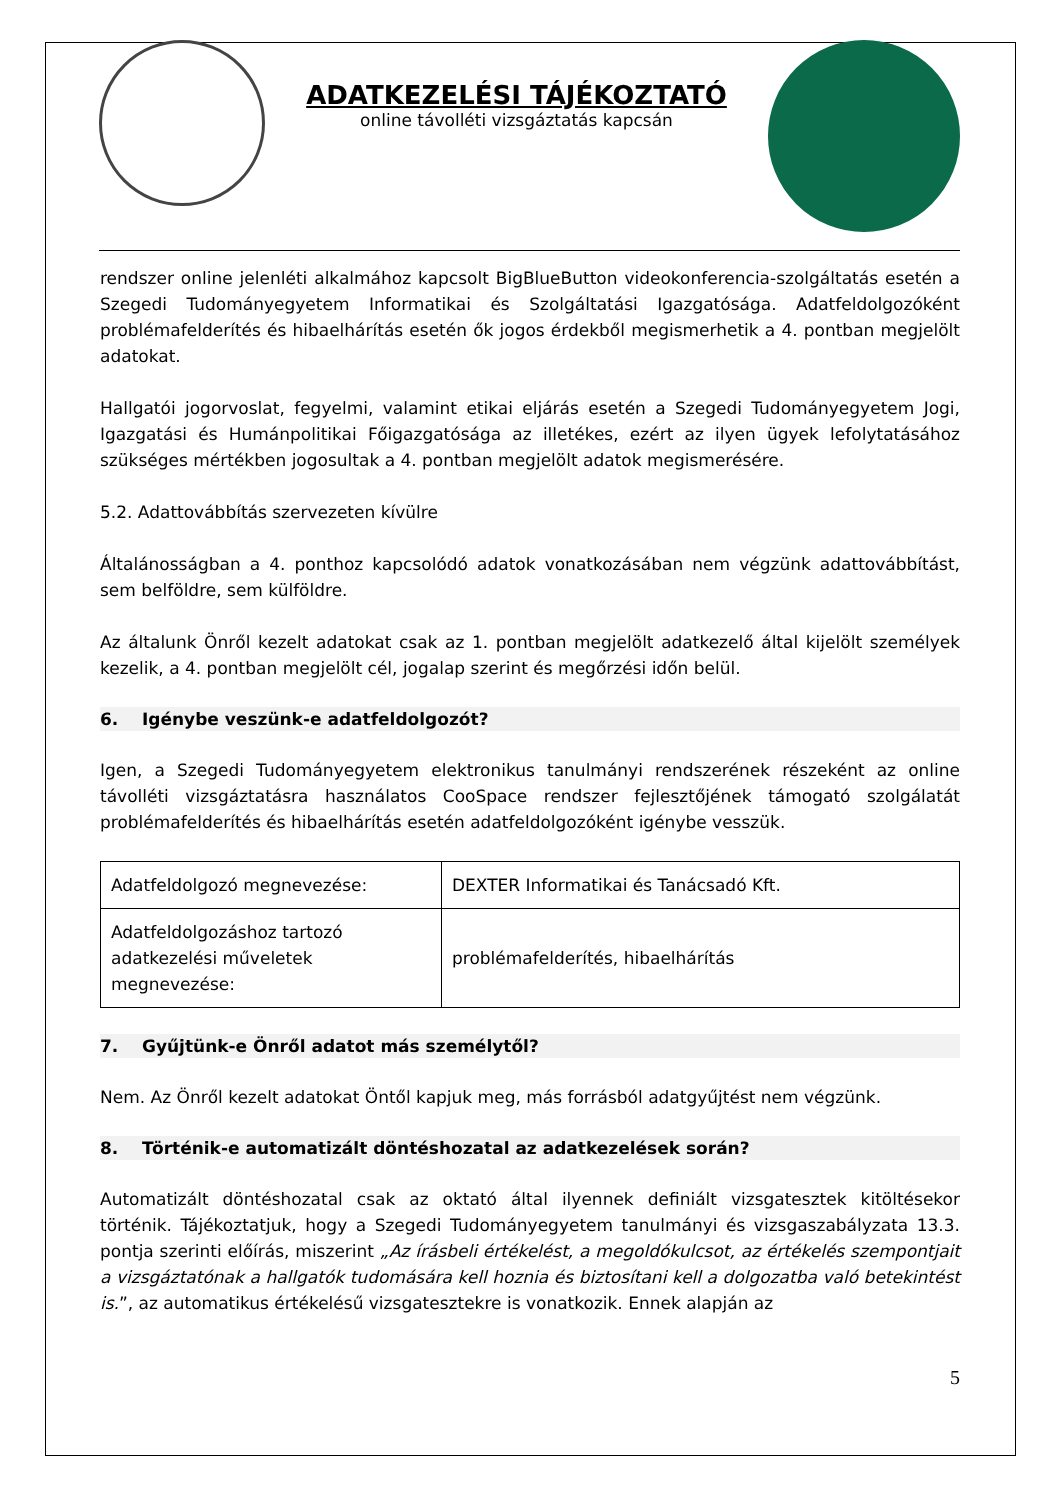ADATKEZELÉSI TÁJÉKOZTATÓ
online távolléti vizsgáztatás kapcsán
rendszer online jelenléti alkalmához kapcsolt BigBlueButton videokonferencia-szolgáltatás esetén a Szegedi Tudományegyetem Informatikai és Szolgáltatási Igazgatósága. Adatfeldolgozóként problémafelderítés és hibaelhárítás esetén ők jogos érdekből megismerhetik a 4. pontban megjelölt adatokat.
Hallgatói jogorvoslat, fegyelmi, valamint etikai eljárás esetén a Szegedi Tudományegyetem Jogi, Igazgatási és Humánpolitikai Főigazgatósága az illetékes, ezért az ilyen ügyek lefolytatásához szükséges mértékben jogosultak a 4. pontban megjelölt adatok megismerésére.
5.2. Adattovábbítás szervezeten kívülre
Általánosságban a 4. ponthoz kapcsolódó adatok vonatkozásában nem végzünk adattovábbítást, sem belföldre, sem külföldre.
Az általunk Önről kezelt adatokat csak az 1. pontban megjelölt adatkezelő által kijelölt személyek kezelik, a 4. pontban megjelölt cél, jogalap szerint és megőrzési időn belül.
6. Igénybe veszünk-e adatfeldolgozót?
Igen, a Szegedi Tudományegyetem elektronikus tanulmányi rendszerének részeként az online távolléti vizsgáztatásra használatos CooSpace rendszer fejlesztőjének támogató szolgálatát problémafelderítés és hibaelhárítás esetén adatfeldolgozóként igénybe vesszük.
| Adatfeldolgozó megnevezése: | DEXTER Informatikai és Tanácsadó Kft. |
| Adatfeldolgozáshoz tartozó adatkezelési műveletek megnevezése: | problémafelderítés, hibaelhárítás |
7. Gyűjtünk-e Önről adatot más személytől?
Nem. Az Önről kezelt adatokat Öntől kapjuk meg, más forrásból adatgyűjtést nem végzünk.
8. Történik-e automatizált döntéshozatal az adatkezelések során?
Automatizált döntéshozatal csak az oktató által ilyennek definiált vizsgatesztek kitöltésekor történik. Tájékoztatjuk, hogy a Szegedi Tudományegyetem tanulmányi és vizsgaszabályzata 13.3. pontja szerinti előírás, miszerint „Az írásbeli értékelést, a megoldókulcsot, az értékelés szempontjait a vizsgáztatónak a hallgatók tudomására kell hoznia és biztosítani kell a dolgozatba való betekintést is.”, az automatikus értékelésű vizsgatesztekre is vonatkozik. Ennek alapján az
5